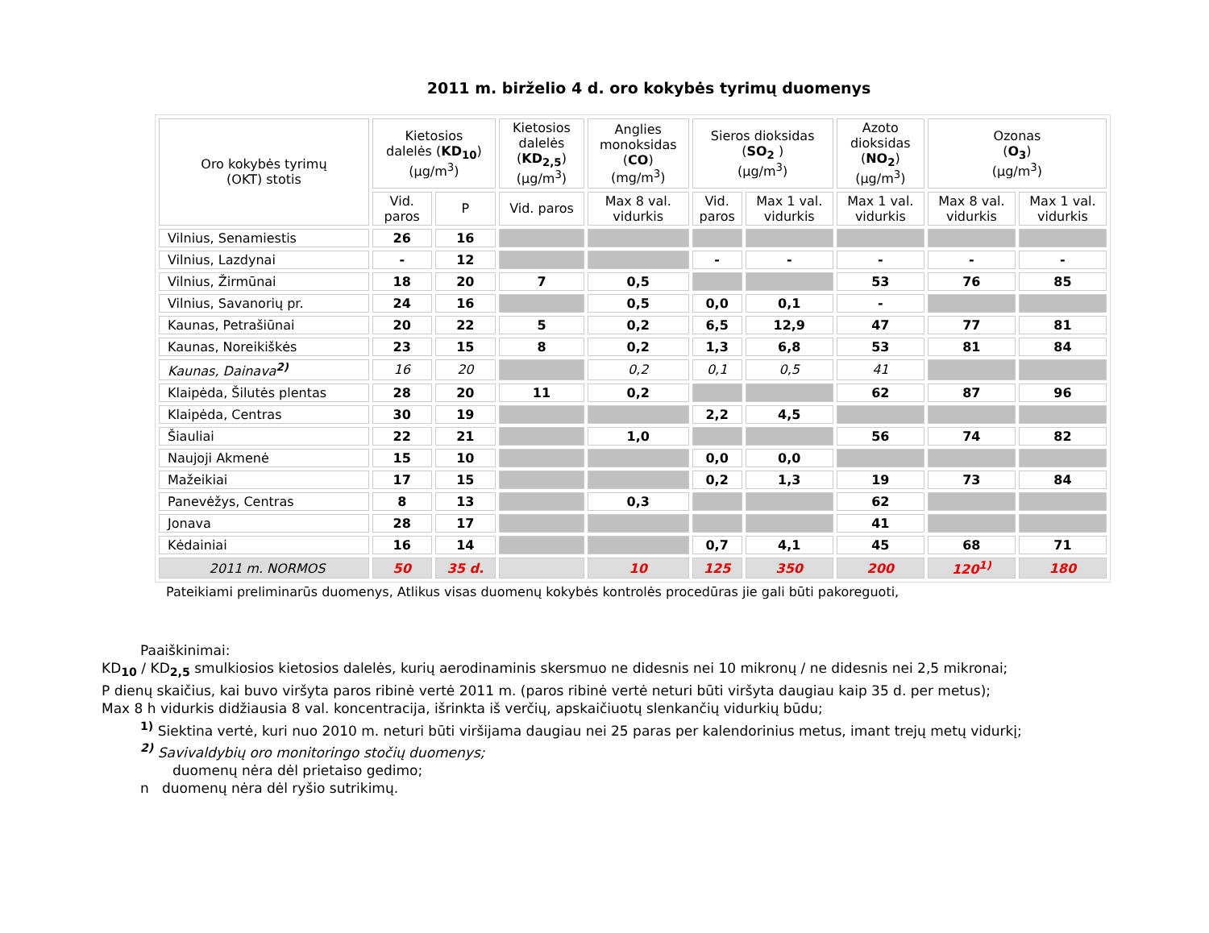2011 m. birželio 4 d. oro kokybės tyrimų duomenys
| Oro kokybės tyrimų (OKT) stotis | Kietosios dalelės ( KD<sub>10</sub> ) (µg/m<sup>3</sup>) | | Kietosios dalelės ( KD<sub>2,5</sub> ) (µg/m<sup>3</sup>) | Anglies monoksidas ( CO ) (mg/m<sup>3</sup>) | Sieros dioksidas ( SO<sub>2</sub> ) (µg/m<sup>3</sup>) | | Azoto dioksidas ( NO<sub>2</sub> ) (µg/m<sup>3</sup>) | Ozonas ( O<sub>3</sub> ) (µg/m<sup>3</sup>) | |
| --- | --- | --- | --- | --- | --- | --- | --- | --- | --- |
| | Vid. paros | P | Vid. paros | Max 8 val. vidurkis | Vid. paros | Max 1 val. vidurkis | Max 1 val. vidurkis | Max 8 val. vidurkis | Max 1 val. vidurkis |
| Vilnius, Senamiestis | 26 | 16 | | | | | | | |
| Vilnius, Lazdynai | - | 12 | | | - | - | - | - | - |
| Vilnius, Žirmūnai | 18 | 20 | 7 | 0,5 | | | 53 | 76 | 85 |
| Vilnius, Savanorių pr. | 24 | 16 | | 0,5 | 0,0 | 0,1 | - | | |
| Kaunas, Petrašiūnai | 20 | 22 | 5 | 0,2 | 6,5 | 12,9 | 47 | 77 | 81 |
| Kaunas, Noreikiškės | 23 | 15 | 8 | 0,2 | 1,3 | 6,8 | 53 | 81 | 84 |
| Kaunas, Dainava<sup>2)</sup> | 16 | 20 | | 0,2 | 0,1 | 0,5 | 41 | | |
| Klaipėda, Šilutės plentas | 28 | 20 | 11 | 0,2 | | | 62 | 87 | 96 |
| Klaipėda, Centras | 30 | 19 | | | 2,2 | 4,5 | | | |
| Šiauliai | 22 | 21 | | 1,0 | | | 56 | 74 | 82 |
| Naujoji Akmenė | 15 | 10 | | | 0,0 | 0,0 | | | |
| Mažeikiai | 17 | 15 | | | 0,2 | 1,3 | 19 | 73 | 84 |
| Panevėžys, Centras | 8 | 13 | | 0,3 | | | 62 | | |
| Jonava | 28 | 17 | | | | | 41 | | |
| Kėdainiai | 16 | 14 | | | 0,7 | 4,1 | 45 | 68 | 71 |
| 2011 m. NORMOS | 50 | 35 d. | | 10 | 125 | 350 | 200 | 120<sup>1)</sup> | 180 |
Pateikiami preliminarūs duomenys, Atlikus visas duomenų kokybės kontrolės procedūras jie gali būti pakoreguoti,
Paaiškinimai:
KD<sub>10</sub> / KD<sub>2,5</sub> smulkiosios kietosios dalelės, kurių aerodinaminis skersmuo ne didesnis nei 10 mikronų / ne didesnis nei 2,5 mikronai;
P dienų skaičius, kai buvo viršyta paros ribinė vertė 2011 m. (paros ribinė vertė neturi būti viršyta daugiau kaip 35 d. per metus);
Max 8 h vidurkis didžiausia 8 val. koncentracija, išrinkta iš verčių, apskaičiuotų slenkančių vidurkių būdu;
<sup>1)</sup> Siektina vertė, kuri nuo 2010 m. neturi būti viršijama daugiau nei 25 paras per kalendorinius metus, imant trejų metų vidurkį;
<sup>2)</sup> Savivaldybių oro monitoringo stočių duomenys;
duomenų nėra dėl prietaiso gedimo;
n duomenų nėra dėl ryšio sutrikimų.